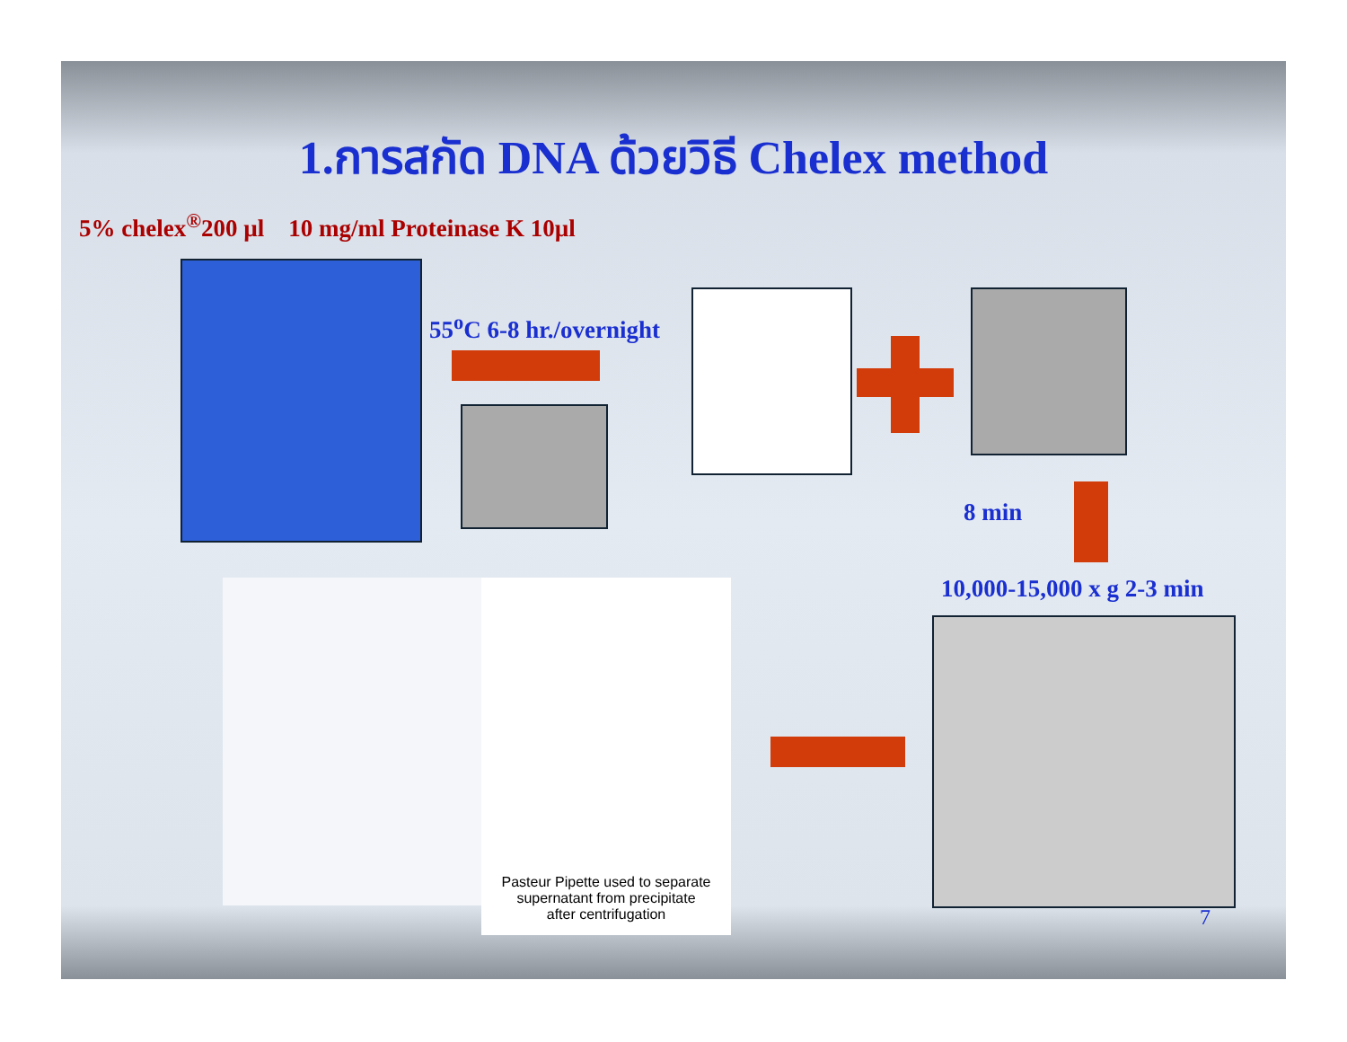1.การสกัด DNA ด้วยวิธี Chelex method
5% chelex<sup>®</sup>200 µl 10 mg/ml Proteinase K 10µl
55<sup>o</sup>C 6-8 hr./overnight
8 min
10,000-15,000 x g 2-3 min
Pasteur Pipette used to separate
supernatant from precipitate
after centrifugation
7